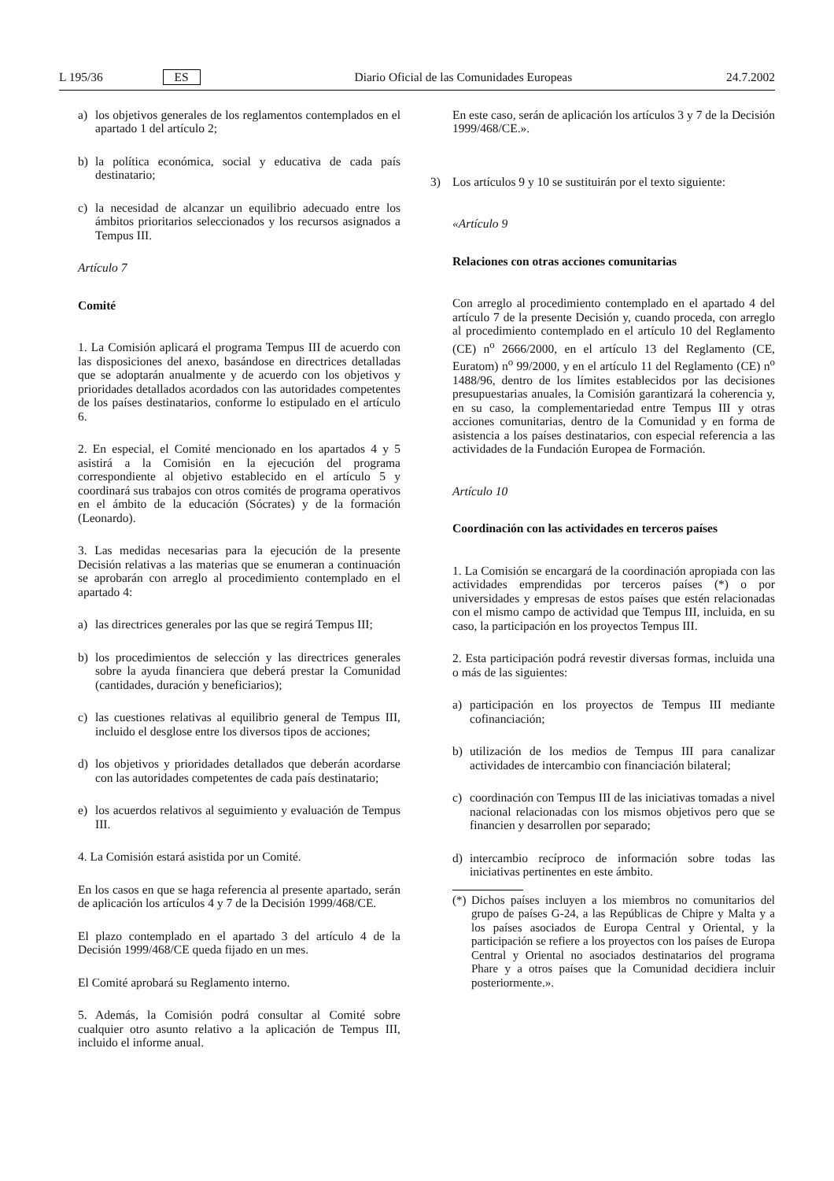L 195/36 ES Diario Oficial de las Comunidades Europeas 24.7.2002
a) los objetivos generales de los reglamentos contemplados en el apartado 1 del artículo 2;
b) la política económica, social y educativa de cada país destinatario;
c) la necesidad de alcanzar un equilibrio adecuado entre los ámbitos prioritarios seleccionados y los recursos asignados a Tempus III.
Artículo 7
Comité
1. La Comisión aplicará el programa Tempus III de acuerdo con las disposiciones del anexo, basándose en directrices detalladas que se adoptarán anualmente y de acuerdo con los objetivos y prioridades detallados acordados con las autoridades competentes de los países destinatarios, conforme lo estipulado en el artículo 6.
2. En especial, el Comité mencionado en los apartados 4 y 5 asistirá a la Comisión en la ejecución del programa correspondiente al objetivo establecido en el artículo 5 y coordinará sus trabajos con otros comités de programa operativos en el ámbito de la educación (Sócrates) y de la formación (Leonardo).
3. Las medidas necesarias para la ejecución de la presente Decisión relativas a las materias que se enumeran a continuación se aprobarán con arreglo al procedimiento contemplado en el apartado 4:
a) las directrices generales por las que se regirá Tempus III;
b) los procedimientos de selección y las directrices generales sobre la ayuda financiera que deberá prestar la Comunidad (cantidades, duración y beneficiarios);
c) las cuestiones relativas al equilibrio general de Tempus III, incluido el desglose entre los diversos tipos de acciones;
d) los objetivos y prioridades detallados que deberán acordarse con las autoridades competentes de cada país destinatario;
e) los acuerdos relativos al seguimiento y evaluación de Tempus III.
4. La Comisión estará asistida por un Comité.
En los casos en que se haga referencia al presente apartado, serán de aplicación los artículos 4 y 7 de la Decisión 1999/468/CE.
El plazo contemplado en el apartado 3 del artículo 4 de la Decisión 1999/468/CE queda fijado en un mes.
El Comité aprobará su Reglamento interno.
5. Además, la Comisión podrá consultar al Comité sobre cualquier otro asunto relativo a la aplicación de Tempus III, incluido el informe anual.
En este caso, serán de aplicación los artículos 3 y 7 de la Decisión 1999/468/CE.».
3) Los artículos 9 y 10 se sustituirán por el texto siguiente:
«Artículo 9
Relaciones con otras acciones comunitarias
Con arreglo al procedimiento contemplado en el apartado 4 del artículo 7 de la presente Decisión y, cuando proceda, con arreglo al procedimiento contemplado en el artículo 10 del Reglamento (CE) n<sup>o</sup> 2666/2000, en el artículo 13 del Reglamento (CE, Euratom) n<sup>o</sup> 99/2000, y en el artículo 11 del Reglamento (CE) n<sup>o</sup> 1488/96, dentro de los límites establecidos por las decisiones presupuestarias anuales, la Comisión garantizará la coherencia y, en su caso, la complementariedad entre Tempus III y otras acciones comunitarias, dentro de la Comunidad y en forma de asistencia a los países destinatarios, con especial referencia a las actividades de la Fundación Europea de Formación.
Artículo 10
Coordinación con las actividades en terceros países
1. La Comisión se encargará de la coordinación apropiada con las actividades emprendidas por terceros países (*) o por universidades y empresas de estos países que estén relacionadas con el mismo campo de actividad que Tempus III, incluida, en su caso, la participación en los proyectos Tempus III.
2. Esta participación podrá revestir diversas formas, incluida una o más de las siguientes:
a) participación en los proyectos de Tempus III mediante cofinanciación;
b) utilización de los medios de Tempus III para canalizar actividades de intercambio con financiación bilateral;
c) coordinación con Tempus III de las iniciativas tomadas a nivel nacional relacionadas con los mismos objetivos pero que se financien y desarrollen por separado;
d) intercambio recíproco de información sobre todas las iniciativas pertinentes en este ámbito.
(*) Dichos países incluyen a los miembros no comunitarios del grupo de países G-24, a las Repúblicas de Chipre y Malta y a los países asociados de Europa Central y Oriental, y la participación se refiere a los proyectos con los países de Europa Central y Oriental no asociados destinatarios del programa Phare y a otros países que la Comunidad decidiera incluir posteriormente.».